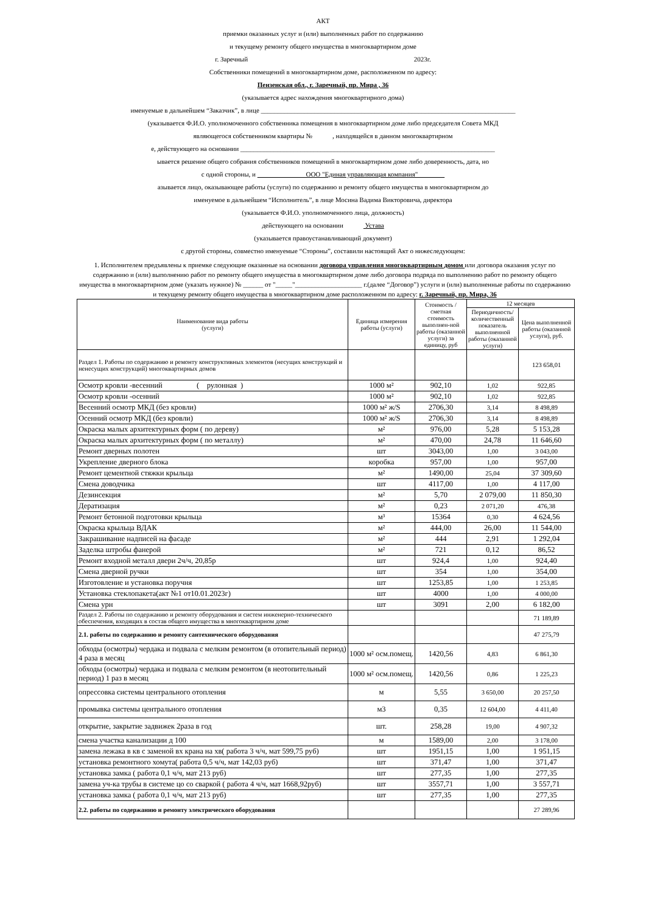АКТ
приемки оказанных услуг и (или) выполненных работ по содержанию
и текущему ремонту общего имущества в многоквартирном доме
г. Заречный 2023г.
Собственники помещений в многоквартирном доме, расположенном по адресу:
Пензенская обл., г. Заречный, пр. Мира , 36
(указывается адрес нахождения многоквартирного дома)
именуемые в дальнейшем “Заказчик”, в лице ____________________________________________________________________________
(указывается Ф.И.О. уполномоченного собственника помещения в многоквартирном доме либо председателя Совета МКД
являющегося собственником квартиры № , находящейся в данном многоквартирном
е, действующего на основании ____________________________________________________________________________
ывается решение общего собрания собственников помещений в многоквартирном доме либо доверенность, дата, но
с одной стороны, и ООО "Единая управляющая компания"
азывается лицо, оказывающее работы (услуги) по содержанию и ремонту общего имущества в многоквартирном до
именуемое в дальнейшем “Исполнитель”, в лице Мосина Вадима Викторовича, директора
(указывается Ф.И.О. уполномоченного лица, должность)
действующего на основании Устава
(указывается правоустанавливающий документ)
с другой стороны, совместно именуемые “Стороны”, составили настоящий Акт о нижеследующем:
1. Исполнителем предъявлены к приемке следующие оказанные на основании договора управления многоквартирным домом или договора оказания услуг по содержанию и (или) выполнению работ по ремонту общего имущества в многоквартирном доме либо договора подряда по выполнению работ по ремонту общего имущества в многоквартирном доме (указать нужное) № ______ от "_____"____________________ г.(далее “Договор”) услуги и (или) выполненные работы по содержанию и текущему ремонту общего имущества в многоквартирном доме расположенном по адресу: г. Заречный, пр. Мира, 36
| Наименование вида работы (услуги) | Единица измерения работы (услуги) | Стоимость / сметная стоимость выполнен-ной работы (оказанной услуги) за единицу, руб | 12 месяцев | |
| --- | --- | --- | --- | --- |
| | | | Периодичность/ количественный показатель выполненной работы (оказанной услуги) | Цена выполненной работы (оказанной услуги), руб. |
| Раздел 1. Работы по содержанию и ремонту конструктивных элементов (несущих конструкций и ненесущих конструкций) многоквартирных домов | | | | 123 658,01 |
| Осмотр кровли -весенний ( рулонная ) | 1000 м² | 902,10 | 1,02 | 922,85 |
| Осмотр кровли -осенний | 1000 м² | 902,10 | 1,02 | 922,85 |
| Весенний осмотр МКД (без кровли) | 1000 м² ж/S | 2706,30 | 3,14 | 8 498,89 |
| Осенний осмотр МКД (без кровли) | 1000 м² ж/S | 2706,30 | 3,14 | 8 498,89 |
| Окраска малых архитектурных форм ( по дереву) | м² | 976,00 | 5,28 | 5 153,28 |
| Окраска малых архитектурных форм ( по металлу) | м² | 470,00 | 24,78 | 11 646,60 |
| Ремонт дверных полотен | шт | 3043,00 | 1,00 | 3 043,00 |
| Укрепление дверного блока | коробка | 957,00 | 1,00 | 957,00 |
| Ремонт цементной стяжки крыльца | м² | 1490,00 | 25,04 | 37 309,60 |
| Смена доводчика | шт | 4117,00 | 1,00 | 4 117,00 |
| Дезинсекция | м² | 5,70 | 2 079,00 | 11 850,30 |
| Дератизация | м² | 0,23 | 2 071,20 | 476,38 |
| Ремонт бетонной подготовки крыльца | м³ | 15364 | 0,30 | 4 624,56 |
| Окраска крыльца ВДАК | м² | 444,00 | 26,00 | 11 544,00 |
| Закрашивание надписей на фасаде | м² | 444 | 2,91 | 1 292,04 |
| Заделка штробы фанерой | м² | 721 | 0,12 | 86,52 |
| Ремонт входной металл двери 2ч/ч, 20,85р | шт | 924,4 | 1,00 | 924,40 |
| Смена дверной ручки | шт | 354 | 1,00 | 354,00 |
| Изготовление и установка поручня | шт | 1253,85 | 1,00 | 1 253,85 |
| Установка стеклопакета(акт №1 от10.01.2023г) | шт | 4000 | 1,00 | 4 000,00 |
| Смена урн | шт | 3091 | 2,00 | 6 182,00 |
| Раздел 2. Работы по содержанию и ремонту оборудования и систем инженерно-технического обеспечения, входящих в состав общего имущества в многоквартирном доме | | | | 71 189,89 |
| 2.1. работы по содержанию и ремонту сантехнического оборудования | | | | 47 275,79 |
| обходы (осмотры) чердака и подвала с мелким ремонтом (в отопительный период) 4 раза в месяц | 1000 м² осм.помещ. | 1420,56 | 4,83 | 6 861,30 |
| обходы (осмотры) чердака и подвала с мелким ремонтом (в неотопительный период) 1 раз в месяц | 1000 м² осм.помещ. | 1420,56 | 0,86 | 1 225,23 |
| опрессовка системы центрального отопления | м | 5,55 | 3 650,00 | 20 257,50 |
| промывка системы центрального отопления | м3 | 0,35 | 12 604,00 | 4 411,40 |
| открытие, закрытие задвижек 2раза в год | шт. | 258,28 | 19,00 | 4 907,32 |
| смена участка канализации д 100 | м | 1589,00 | 2,00 | 3 178,00 |
| замена лежака в кв с заменой вх крана на хв( работа 3 ч/ч, мат 599,75 руб) | шт | 1951,15 | 1,00 | 1 951,15 |
| установка ремонтного хомута( работа 0,5 ч/ч, мат 142,03 руб) | шт | 371,47 | 1,00 | 371,47 |
| установка замка ( работа 0,1 ч/ч, мат 213 руб) | шт | 277,35 | 1,00 | 277,35 |
| замена уч-ка трубы в системе цо со сваркой ( работа 4 ч/ч, мат 1668,92руб) | шт | 3557,71 | 1,00 | 3 557,71 |
| установка замка ( работа 0,1 ч/ч, мат 213 руб) | шт | 277,35 | 1,00 | 277,35 |
| 2.2. работы по содержанию и ремонту электрического оборудования | | | | 27 289,96 |